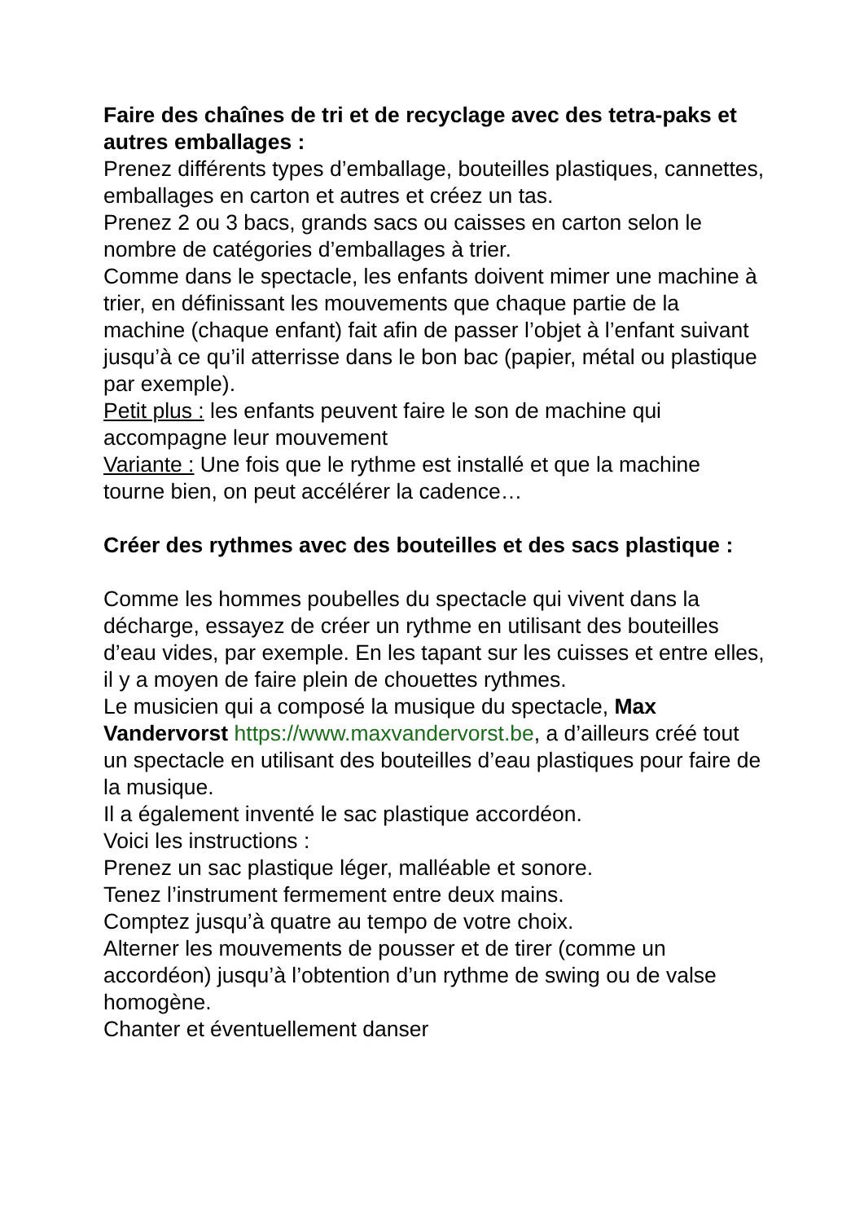Faire des chaînes de tri et de recyclage avec des tetra-paks et autres emballages :
Prenez différents types d’emballage, bouteilles plastiques, cannettes, emballages en carton et autres et créez un tas.
Prenez 2 ou 3 bacs, grands sacs ou caisses en carton selon le nombre de catégories d’emballages à trier.
Comme dans le spectacle, les enfants doivent mimer une machine à trier, en définissant les mouvements que chaque partie de la machine (chaque enfant) fait afin de passer l’objet à l’enfant suivant jusqu’à ce qu’il atterrisse dans le bon bac (papier, métal ou plastique par exemple).
Petit plus : les enfants peuvent faire le son de machine qui accompagne leur mouvement
Variante : Une fois que le rythme est installé et que la machine tourne bien, on peut accélérer la cadence…
Créer des rythmes avec des bouteilles et des sacs plastique :
Comme les hommes poubelles du spectacle qui vivent dans la décharge, essayez de créer un rythme en utilisant des bouteilles d’eau vides, par exemple. En les tapant sur les cuisses et entre elles, il y a moyen de faire plein de chouettes rythmes.
Le musicien qui a composé la musique du spectacle, Max Vandervorst https://www.maxvandervorst.be, a d’ailleurs créé tout un spectacle en utilisant des bouteilles d’eau plastiques pour faire de la musique.
Il a également inventé le sac plastique accordéon.
Voici les instructions :
Prenez un sac plastique léger, malléable et sonore.
Tenez l’instrument fermement entre deux mains.
Comptez jusqu’à quatre au tempo de votre choix.
Alterner les mouvements de pousser et de tirer (comme un accordéon) jusqu’à l’obtention d’un rythme de swing ou de valse homogène.
Chanter et éventuellement danser